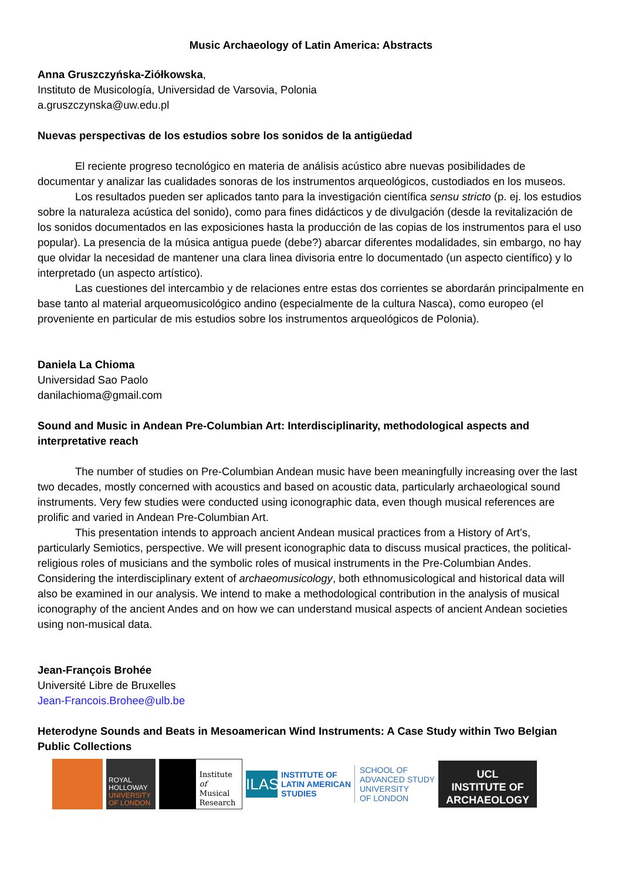Music Archaeology of Latin America: Abstracts
Anna Gruszczyńska-Ziółkowska,
Instituto de Musicología, Universidad de Varsovia, Polonia
a.gruszczynska@uw.edu.pl
Nuevas perspectivas de los estudios sobre los sonidos de la antigüedad
El reciente progreso tecnológico en materia de análisis acústico abre nuevas posibilidades de documentar y analizar las cualidades sonoras de los instrumentos arqueológicos, custodiados en los museos.
Los resultados pueden ser aplicados tanto para la investigación científica sensu stricto (p. ej. los estudios sobre la naturaleza acústica del sonido), como para fines didácticos y de divulgación (desde la revitalización de los sonidos documentados en las exposiciones hasta la producción de las copias de los instrumentos para el uso popular). La presencia de la música antigua puede (debe?) abarcar diferentes modalidades, sin embargo, no hay que olvidar la necesidad de mantener una clara linea divisoria entre lo documentado (un aspecto científico) y lo interpretado (un aspecto artístico).
Las cuestiones del intercambio y de relaciones entre estas dos corrientes se abordarán principalmente en base tanto al material arqueomusicológico andino (especialmente de la cultura Nasca), como europeo (el proveniente en particular de mis estudios sobre los instrumentos arqueológicos de Polonia).
Daniela La Chioma
Universidad Sao Paolo
danilachioma@gmail.com
Sound and Music in Andean Pre-Columbian Art: Interdisciplinarity, methodological aspects and interpretative reach
The number of studies on Pre-Columbian Andean music have been meaningfully increasing over the last two decades, mostly concerned with acoustics and based on acoustic data, particularly archaeological sound instruments. Very few studies were conducted using iconographic data, even though musical references are prolific and varied in Andean Pre-Columbian Art.
This presentation intends to approach ancient Andean musical practices from a History of Art’s, particularly Semiotics, perspective. We will present iconographic data to discuss musical practices, the political-religious roles of musicians and the symbolic roles of musical instruments in the Pre-Columbian Andes. Considering the interdisciplinary extent of archaeomusicology, both ethnomusicological and historical data will also be examined in our analysis. We intend to make a methodological contribution in the analysis of musical iconography of the ancient Andes and on how we can understand musical aspects of ancient Andean societies using non-musical data.
Jean-François Brohée
Université Libre de Bruxelles
Jean-Francois.Brohee@ulb.be
Heterodyne Sounds and Beats in Mesoamerican Wind Instruments: A Case Study within Two Belgian Public Collections
ROYAL
HOLLOWAY
UNIVERSITY
OF LONDON
Institute
of Musical
Research
ILAS
INSTITUTE OF
LATIN AMERICAN
STUDIES
SCHOOL OF
ADVANCED STUDY
UNIVERSITY
OF LONDON
UCL
INSTITUTE OF
ARCHAEOLOGY